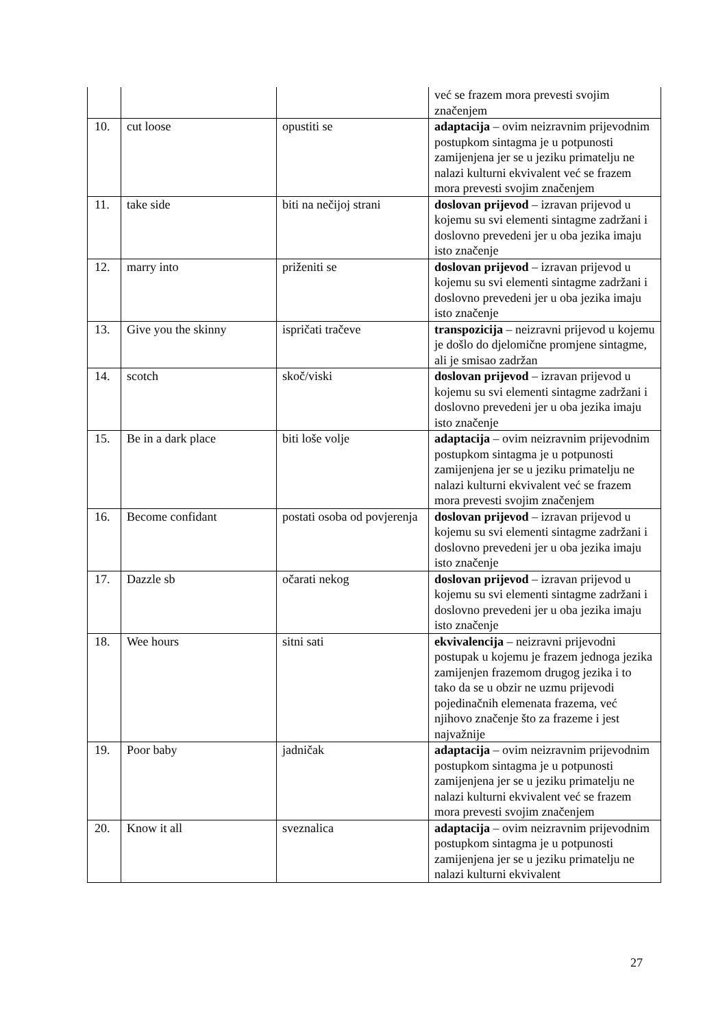| | | | već se frazem mora prevesti svojim značenjem |
| 10. | cut loose | opustiti se | adaptacija – ovim neizravnim prijevodnim postupkom sintagma je u potpunosti zamijenjena jer se u jeziku primatelju ne nalazi kulturni ekvivalent već se frazem mora prevesti svojim značenjem |
| 11. | take side | biti na nečijoj strani | doslovan prijevod – izravan prijevod u kojemu su svi elementi sintagme zadržani i doslovno prevedeni jer u oba jezika imaju isto značenje |
| 12. | marry into | priženiti se | doslovan prijevod – izravan prijevod u kojemu su svi elementi sintagme zadržani i doslovno prevedeni jer u oba jezika imaju isto značenje |
| 13. | Give you the skinny | ispričati tračeve | transpozicija – neizravni prijevod u kojemu je došlo do djelomične promjene sintagme, ali je smisao zadržan |
| 14. | scotch | skoč/viski | doslovan prijevod – izravan prijevod u kojemu su svi elementi sintagme zadržani i doslovno prevedeni jer u oba jezika imaju isto značenje |
| 15. | Be in a dark place | biti loše volje | adaptacija – ovim neizravnim prijevodnim postupkom sintagma je u potpunosti zamijenjena jer se u jeziku primatelju ne nalazi kulturni ekvivalent već se frazem mora prevesti svojim značenjem |
| 16. | Become confidant | postati osoba od povjerenja | doslovan prijevod – izravan prijevod u kojemu su svi elementi sintagme zadržani i doslovno prevedeni jer u oba jezika imaju isto značenje |
| 17. | Dazzle sb | očarati nekog | doslovan prijevod – izravan prijevod u kojemu su svi elementi sintagme zadržani i doslovno prevedeni jer u oba jezika imaju isto značenje |
| 18. | Wee hours | sitni sati | ekvivalencija – neizravni prijevodni postupak u kojemu je frazem jednoga jezika zamijenjen frazemom drugog jezika i to tako da se u obzir ne uzmu prijevodi pojedinačnih elemenata frazema, već njihovo značenje što za frazeme i jest najvažnije |
| 19. | Poor baby | jadničak | adaptacija – ovim neizravnim prijevodnim postupkom sintagma je u potpunosti zamijenjena jer se u jeziku primatelju ne nalazi kulturni ekvivalent već se frazem mora prevesti svojim značenjem |
| 20. | Know it all | sveznalica | adaptacija – ovim neizravnim prijevodnim postupkom sintagma je u potpunosti zamijenjena jer se u jeziku primatelju ne nalazi kulturni ekvivalent |
27